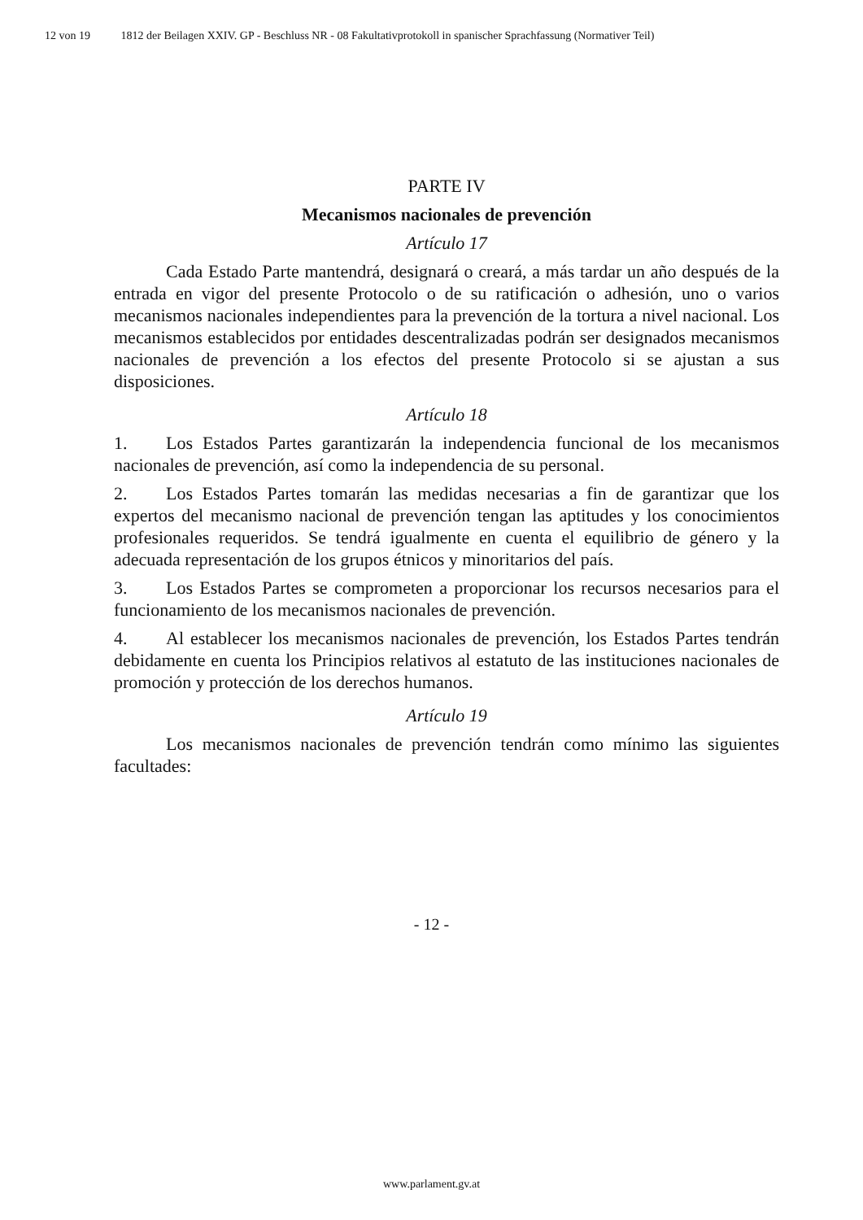12 von 19 1812 der Beilagen XXIV. GP - Beschluss NR - 08 Fakultativprotokoll in spanischer Sprachfassung (Normativer Teil)
PARTE IV
Mecanismos nacionales de prevención
Artículo 17
Cada Estado Parte mantendrá, designará o creará, a más tardar un año después de la entrada en vigor del presente Protocolo o de su ratificación o adhesión, uno o varios mecanismos nacionales independientes para la prevención de la tortura a nivel nacional. Los mecanismos establecidos por entidades descentralizadas podrán ser designados mecanismos nacionales de prevención a los efectos del presente Protocolo si se ajustan a sus disposiciones.
Artículo 18
1. Los Estados Partes garantizarán la independencia funcional de los mecanismos nacionales de prevención, así como la independencia de su personal.
2. Los Estados Partes tomarán las medidas necesarias a fin de garantizar que los expertos del mecanismo nacional de prevención tengan las aptitudes y los conocimientos profesionales requeridos. Se tendrá igualmente en cuenta el equilibrio de género y la adecuada representación de los grupos étnicos y minoritarios del país.
3. Los Estados Partes se comprometen a proporcionar los recursos necesarios para el funcionamiento de los mecanismos nacionales de prevención.
4. Al establecer los mecanismos nacionales de prevención, los Estados Partes tendrán debidamente en cuenta los Principios relativos al estatuto de las instituciones nacionales de promoción y protección de los derechos humanos.
Artículo 19
Los mecanismos nacionales de prevención tendrán como mínimo las siguientes facultades:
- 12 -
www.parlament.gv.at